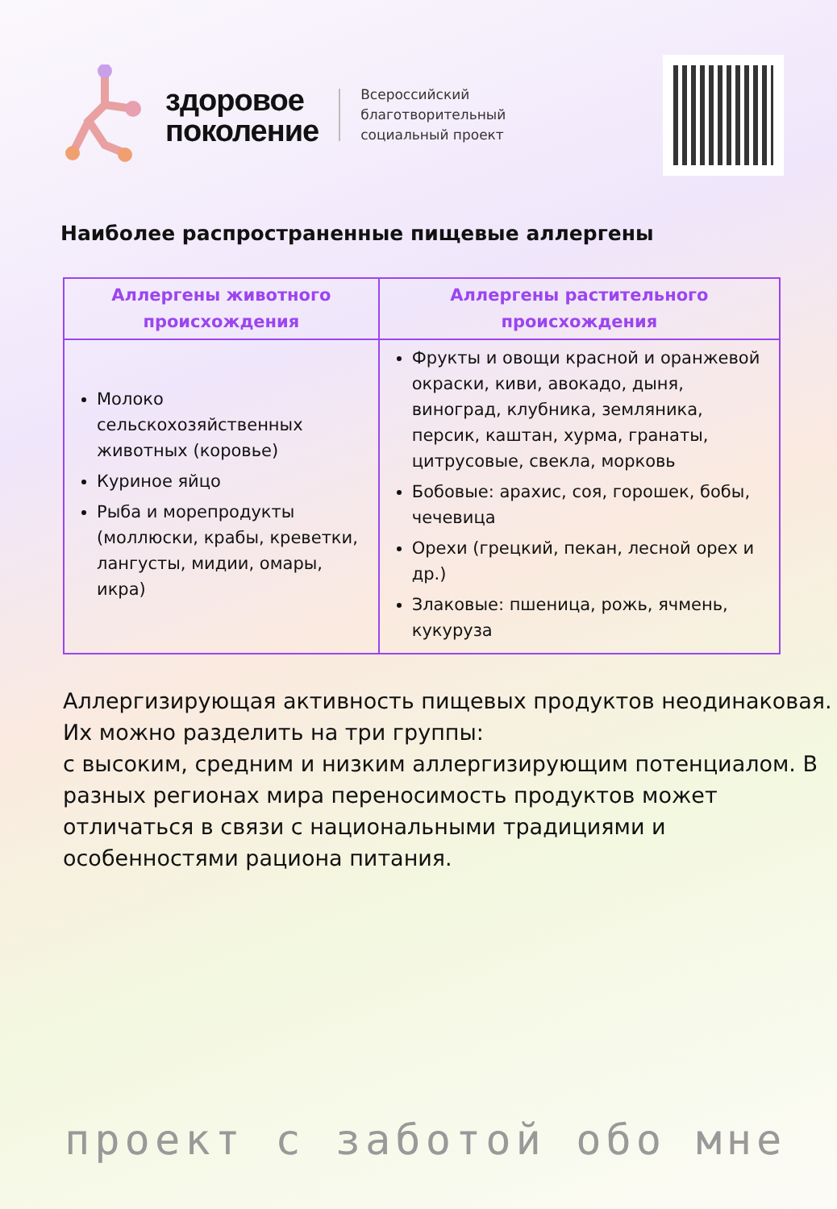здоровое
поколение
Всероссийский
благотворительный
социальный проект
Наиболее распространенные пищевые аллергены
| Аллергены животного происхождения | Аллергены растительного происхождения |
| --- | --- |
| Молоко сельскохозяйственных животных (коровье) Куриное яйцо Рыба и морепродукты (моллюски, крабы, креветки, лангусты, мидии, омары, икра) | Фрукты и овощи красной и оранжевой окраски, киви, авокадо, дыня, виноград, клубника, земляника, персик, каштан, хурма, гранаты, цитрусовые, свекла, морковь Бобовые: арахис, соя, горошек, бобы, чечевица Орехи (грецкий, пекан, лесной орех и др.) Злаковые: пшеница, рожь, ячмень, кукуруза |
Аллергизирующая активность пищевых продуктов неодинаковая. Их можно разделить на три группы:
с высоким, средним и низким аллергизирующим потенциалом. В разных регионах мира переносимость продуктов может отличаться в связи с национальными традициями и особенностями рациона питания.
проект с заботой обо мне